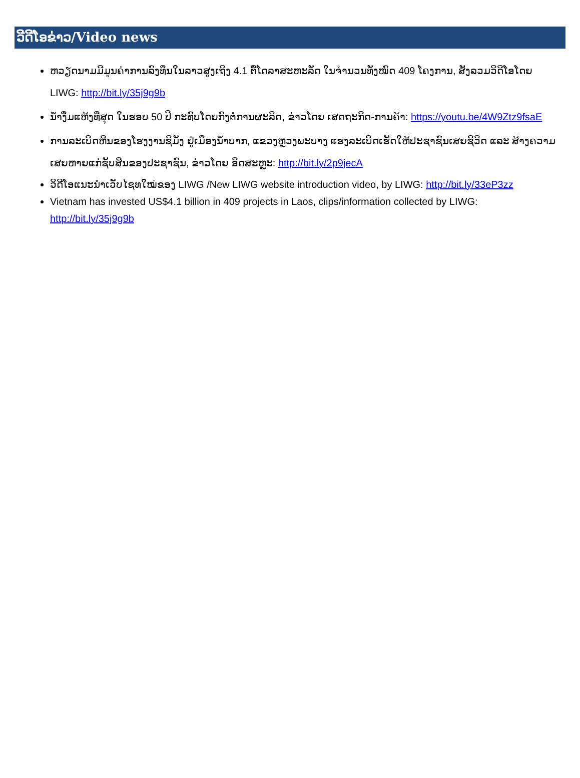ວີດີໂອຂ່າວ/Video news
ຫວຽດນາມມີມູນຄ່າການລົງທຶນໃນລາວສູງເຖິງ 4.1 ຕື້ໂດລາສະຫະລັດ ໃນຈຳນວນທັງໝົດ 409 ໂຄງການ, ສັງລວມວິດີໂອໂດຍ LIWG: http://bit.ly/35j9g9b
ນ້ຳງື່ມແຫ້ງທີ່ສຸດ ໃນຮອບ 50 ປີ ກະທົບໂດຍກົງຕໍ່ການຜະລິດ, ຂ່າວໂດຍ ເສດຖະກິດ-ການຄ້າ: https://youtu.be/4W9Ztz9fsaE
ການລະເບີດຫີນຂອງໂຮງງານຊີມັງ ຢູ່ເມືອງນ້ຳບາກ, ແຂວງຫຼວງພະບາງ ແຮງລະເບີດເຮັດໃຫ້ປະຊາຊົນເສຍຊີວິດ ແລະ ສ້າງຄວາມເສຍຫາຍແກ່ຊັບສິນຂອງປະຊາຊົນ, ຂ່າວໂດຍ ອິດສະຫຼະ: http://bit.ly/2p9jecA
ວິດີໂອແນະນຳເວັບໄຊທໃໝ່ຂອງ LIWG /New LIWG website introduction video, by LIWG: http://bit.ly/33eP3zz
Vietnam has invested US$4.1 billion in 409 projects in Laos, clips/information collected by LIWG: http://bit.ly/35j9g9b